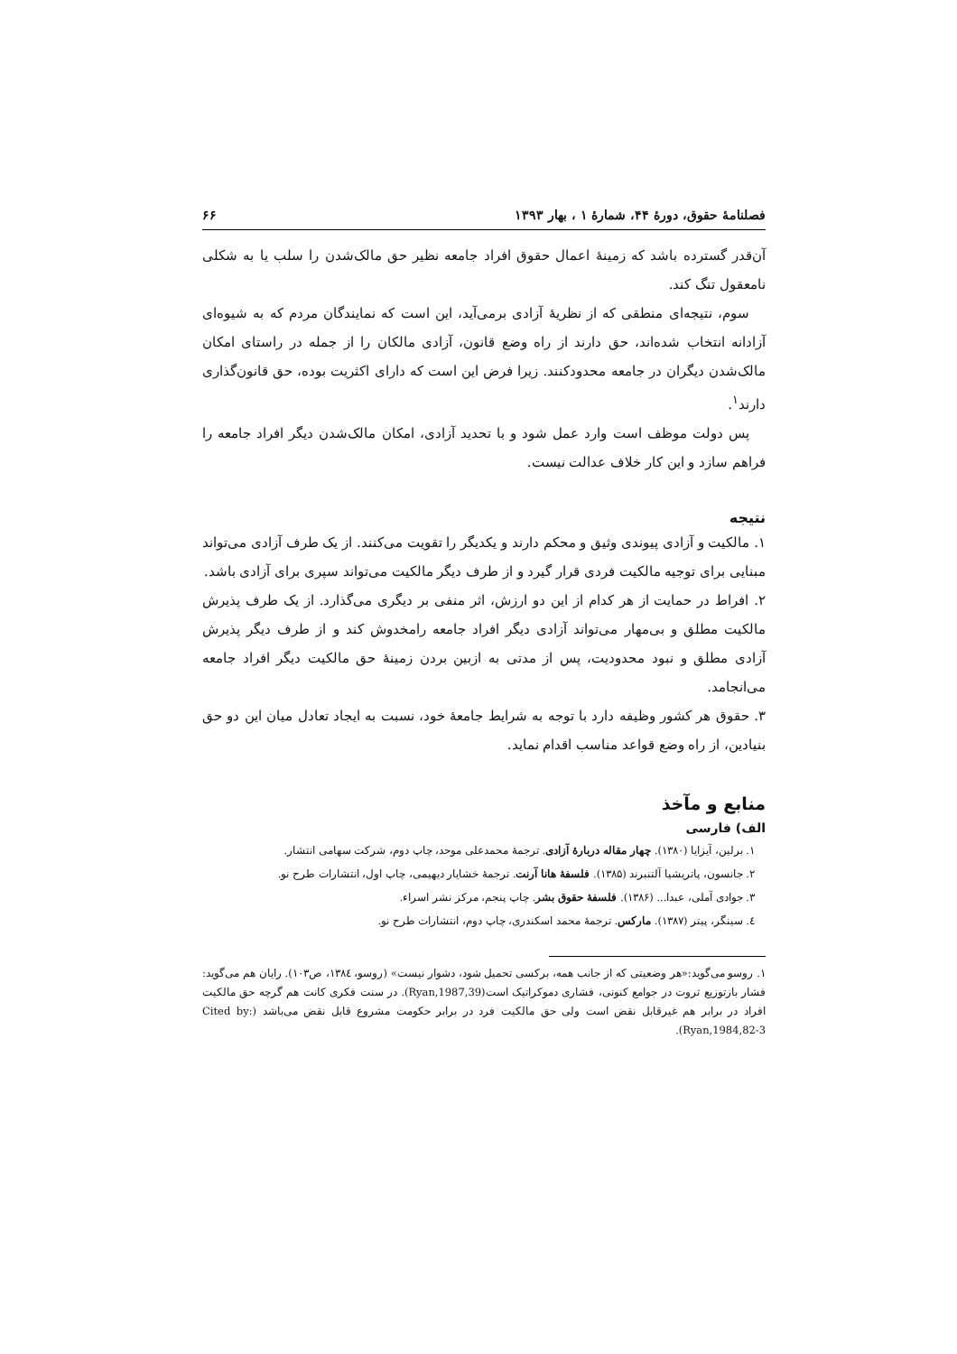فصلنامهٔ حقوق، دورهٔ ۴۴، شمارهٔ ۱ ، بهار ۱۳۹۳ ۶۶
آن‌قدر گسترده باشد که زمینهٔ اعمال حقوق افراد جامعه نظیر حق مالک‌شدن را سلب یا به شکلی نامعقول تنگ کند.
سوم، نتیجه‌ای منطقی که از نظریهٔ آزادی برمی‌آید، این است که نمایندگان مردم که به شیوه‌ای آزادانه انتخاب شده‌اند، حق دارند از راه وضع قانون، آزادی مالکان را از جمله در راستای امکان مالک‌شدن دیگران در جامعه محدودکنند. زیرا فرض این است که دارای اکثریت بوده، حق قانون‌گذاری دارند<sup>۱</sup>.
پس دولت موظف است وارد عمل شود و با تحدید آزادی، امکان مالک‌شدن دیگر افراد جامعه را فراهم سازد و این کار خلاف عدالت نیست.
نتیجه
۱. مالکیت و آزادی پیوندی وثیق و محکم دارند و یکدیگر را تقویت می‌کنند. از یک طرف آزادی می‌تواند مبنایی برای توجیه مالکیت فردی قرار گیرد و از طرف دیگر مالکیت می‌تواند سپری برای آزادی باشد.
۲. افراط در حمایت از هر کدام از این دو ارزش، اثر منفی بر دیگری می‌گذارد. از یک طرف پذیرش مالکیت مطلق و بی‌مهار می‌تواند آزادی دیگر افراد جامعه رامخدوش کند و از طرف دیگر پذیرش آزادی مطلق و نبود محدودیت، پس از مدتی به ازبین بردن زمینهٔ حق مالکیت دیگر افراد جامعه می‌انجامد.
۳. حقوق هر کشور وظیفه دارد با توجه به شرایط جامعهٔ خود، نسبت به ایجاد تعادل میان این دو حق بنیادین، از راه وضع قواعد مناسب اقدام نماید.
منابع و مآخذ
الف) فارسی
۱. برلین، آیزایا (۱۳۸۰). چهار مقاله دربارهٔ آزادی. ترجمهٔ محمدعلی موحد، چاپ دوم، شرکت سهامی انتشار.
۲. جانسون، پاتریشیا آلتنبرند (۱۳۸۵). فلسفهٔ هانا آرنت. ترجمهٔ خشایار دیهیمی، چاپ اول، انتشارات طرح نو.
۳. جوادی آملی، عبدا... (۱۳۸۶). فلسفهٔ حقوق بشر. چاپ پنجم، مرکز نشر اسراء.
٤. سینگر، پیتر (۱۳۸۷). مارکس. ترجمهٔ محمد اسکندری، چاپ دوم، انتشارات طرح نو.
۱. روسو می‌گوید:«هر وضعیتی که از جانب همه، برکسی تحمیل شود، دشوار نیست» (روسو، ۱۳۸٤، ص۱۰۳). رایان هم می‌گوید: فشار بازتوزیع ثروت در جوامع کنونی، فشاری دموکراتیک است(Ryan,1987,39). در سنت فکری کانت هم گرچه حق مالکیت افراد در برابر هم غیرقابل نقض است ولی حق مالکیت فرد در برابر حکومت مشروع قابل نقض می‌باشد (Cited by: Ryan,1984,82-3).